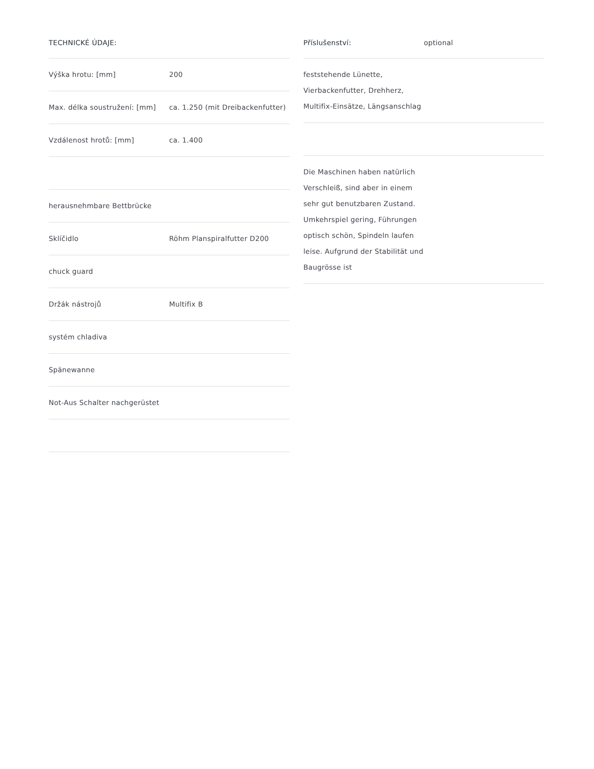| TECHNICKÉ ÚDAJE: | |
| --- | --- |
| Výška hrotu: [mm] | 200 |
| Max. délka soustružení: [mm] | ca. 1.250 (mit Dreibackenfutter) |
| Vzdálenost hrotů: [mm] | ca. 1.400 |
| herausnehmbare Bettbrücke | |
| Sklíčidlo | Röhm Planspiralfutter D200 |
| chuck guard | |
| Držák nástrojů | Multifix B |
| systém chladiva | |
| Spänewanne | |
| Not-Aus Schalter nachgerüstet | |
| Příslušenství: | optional |
| feststehende Lünette, Vierbackenfutter, Drehherz, Multifix-Einsätze, Längsanschlag | |
| Die Maschinen haben natürlich Verschleiß, sind aber in einem sehr gut benutzbaren Zustand. Umkehrspiel gering, Führungen optisch schön, Spindeln laufen leise. Aufgrund der Stabilität und Baugrösse ist | |